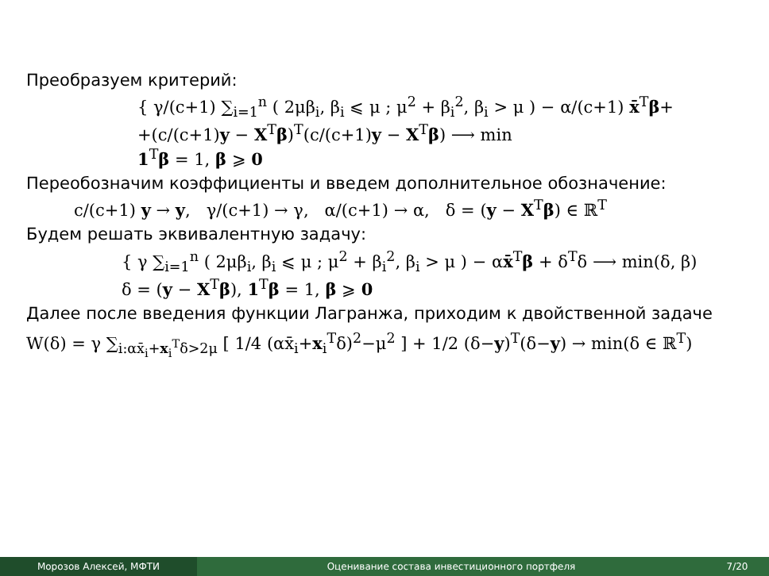Преобразуем критерий:
{ γ/(c+1) ∑<sub>i=1</sub><sup>n</sup> ( 2μβ<sub>i</sub>, β<sub>i</sub> ⩽ μ ; μ<sup>2</sup> + β<sub>i</sub><sup>2</sup>, β<sub>i</sub> > μ ) − α/(c+1) x̄<sup>T</sup>β+
+(c/(c+1)y − X<sup>T</sup>β)<sup>T</sup>(c/(c+1)y − X<sup>T</sup>β) ⟶ min
1<sup>T</sup>β = 1, β ⩾ 0
Переобозначим коэффициенты и введем дополнительное обозначение:
c/(c+1) y → y, γ/(c+1) → γ, α/(c+1) → α, δ = (y − X<sup>T</sup>β) ∈ ℝ<sup>T</sup>
Будем решать эквивалентную задачу:
{ γ ∑<sub>i=1</sub><sup>n</sup> ( 2μβ<sub>i</sub>, β<sub>i</sub> ⩽ μ ; μ<sup>2</sup> + β<sub>i</sub><sup>2</sup>, β<sub>i</sub> > μ ) − αx̄<sup>T</sup>β + δ<sup>T</sup>δ ⟶ min(δ, β)
δ = (y − X<sup>T</sup>β), 1<sup>T</sup>β = 1, β ⩾ 0
Далее после введения функции Лагранжа, приходим к двойственной задаче
W(δ) = γ ∑<sub>i:αx̄<sub>i</sub>+x<sub>i</sub><sup>T</sup>δ>2μ</sub> [ 1/4 (αx̄<sub>i</sub>+x<sub>i</sub><sup>T</sup>δ)<sup>2</sup>−μ<sup>2</sup> ] + 1/2 (δ−y)<sup>T</sup>(δ−y) → min(δ ∈ ℝ<sup>T</sup>)
Морозов Алексей, МФТИ Оценивание состава инвестиционного портфеля
7/20